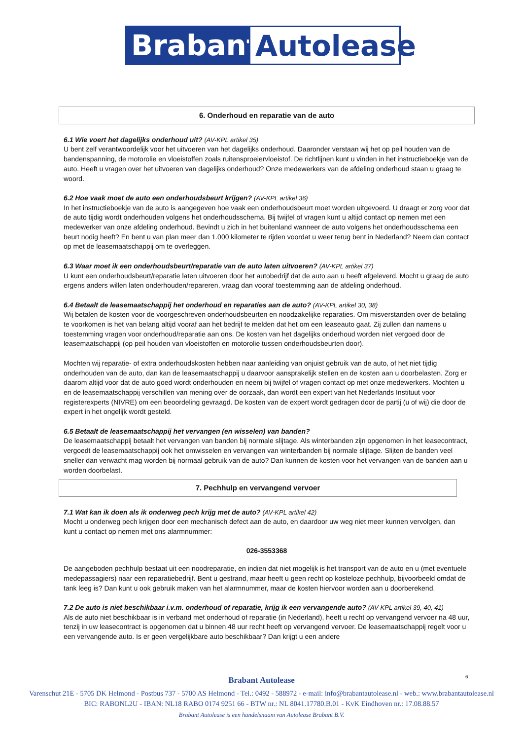Brabant
Autolease
6. Onderhoud en reparatie van de auto
6.1 Wie voert het dagelijks onderhoud uit? (AV-KPL artikel 35)
U bent zelf verantwoordelijk voor het uitvoeren van het dagelijks onderhoud. Daaronder verstaan wij het op peil houden van de bandenspanning, de motorolie en vloeistoffen zoals ruitensproeiervloeistof. De richtlijnen kunt u vinden in het instructieboekje van de auto. Heeft u vragen over het uitvoeren van dagelijks onderhoud? Onze medewerkers van de afdeling onderhoud staan u graag te woord.
6.2 Hoe vaak moet de auto een onderhoudsbeurt krijgen? (AV-KPL artikel 36)
In het instructieboekje van de auto is aangegeven hoe vaak een onderhoudsbeurt moet worden uitgevoerd. U draagt er zorg voor dat de auto tijdig wordt onderhouden volgens het onderhoudsschema. Bij twijfel of vragen kunt u altijd contact op nemen met een medewerker van onze afdeling onderhoud. Bevindt u zich in het buitenland wanneer de auto volgens het onderhoudsschema een beurt nodig heeft? En bent u van plan meer dan 1.000 kilometer te rijden voordat u weer terug bent in Nederland? Neem dan contact op met de leasemaatschappij om te overleggen.
6.3 Waar moet ik een onderhoudsbeurt/reparatie van de auto laten uitvoeren? (AV-KPL artikel 37)
U kunt een onderhoudsbeurt/reparatie laten uitvoeren door het autobedrijf dat de auto aan u heeft afgeleverd. Mocht u graag de auto ergens anders willen laten onderhouden/repareren, vraag dan vooraf toestemming aan de afdeling onderhoud.
6.4 Betaalt de leasemaatschappij het onderhoud en reparaties aan de auto? (AV-KPL artikel 30, 38)
Wij betalen de kosten voor de voorgeschreven onderhoudsbeurten en noodzakelijke reparaties. Om misverstanden over de betaling te voorkomen is het van belang altijd vooraf aan het bedrijf te melden dat het om een leaseauto gaat. Zij zullen dan namens u toestemming vragen voor onderhoud/reparatie aan ons. De kosten van het dagelijks onderhoud worden niet vergoed door de leasemaatschappij (op peil houden van vloeistoffen en motorolie tussen onderhoudsbeurten door).
Mochten wij reparatie- of extra onderhoudskosten hebben naar aanleiding van onjuist gebruik van de auto, of het niet tijdig onderhouden van de auto, dan kan de leasemaatschappij u daarvoor aansprakelijk stellen en de kosten aan u doorbelasten. Zorg er daarom altijd voor dat de auto goed wordt onderhouden en neem bij twijfel of vragen contact op met onze medewerkers. Mochten u en de leasemaatschappij verschillen van mening over de oorzaak, dan wordt een expert van het Nederlands Instituut voor registerexperts (NIVRE) om een beoordeling gevraagd. De kosten van de expert wordt gedragen door de partij (u of wij) die door de expert in het ongelijk wordt gesteld.
6.5 Betaalt de leasemaatschappij het vervangen (en wisselen) van banden?
De leasemaatschappij betaalt het vervangen van banden bij normale slijtage. Als winterbanden zijn opgenomen in het leasecontract, vergoedt de leasemaatschappij ook het omwisselen en vervangen van winterbanden bij normale slijtage. Slijten de banden veel sneller dan verwacht mag worden bij normaal gebruik van de auto? Dan kunnen de kosten voor het vervangen van de banden aan u worden doorbelast.
7. Pechhulp en vervangend vervoer
7.1 Wat kan ik doen als ik onderweg pech krijg met de auto? (AV-KPL artikel 42)
Mocht u onderweg pech krijgen door een mechanisch defect aan de auto, en daardoor uw weg niet meer kunnen vervolgen, dan kunt u contact op nemen met ons alarmnummer:
026-3553368
De aangeboden pechhulp bestaat uit een noodreparatie, en indien dat niet mogelijk is het transport van de auto en u (met eventuele medepassagiers) naar een reparatiebedrijf. Bent u gestrand, maar heeft u geen recht op kosteloze pechhulp, bijvoorbeeld omdat de tank leeg is? Dan kunt u ook gebruik maken van het alarmnummer, maar de kosten hiervoor worden aan u doorberekend.
7.2 De auto is niet beschikbaar i.v.m. onderhoud of reparatie, krijg ik een vervangende auto? (AV-KPL artikel 39, 40, 41)
Als de auto niet beschikbaar is in verband met onderhoud of reparatie (in Nederland), heeft u recht op vervangend vervoer na 48 uur, tenzij in uw leasecontract is opgenomen dat u binnen 48 uur recht heeft op vervangend vervoer. De leasemaatschappij regelt voor u een vervangende auto. Is er geen vergelijkbare auto beschikbaar? Dan krijgt u een andere
6
Brabant Autolease
Varenschut 21E - 5705 DK Helmond - Postbus 737 - 5700 AS Helmond - Tel.: 0492 - 588972 - e-mail: info@brabantautolease.nl - web.: www.brabantautolease.nl
BIC: RABONL2U - IBAN: NL18 RABO 0174 9251 66 - BTW nr.: NL 8041.17780.B.01 - KvK Eindhoven nr.: 17.08.88.57
Brabant Autolease is een handelsnaam van Autolease Brabant B.V.